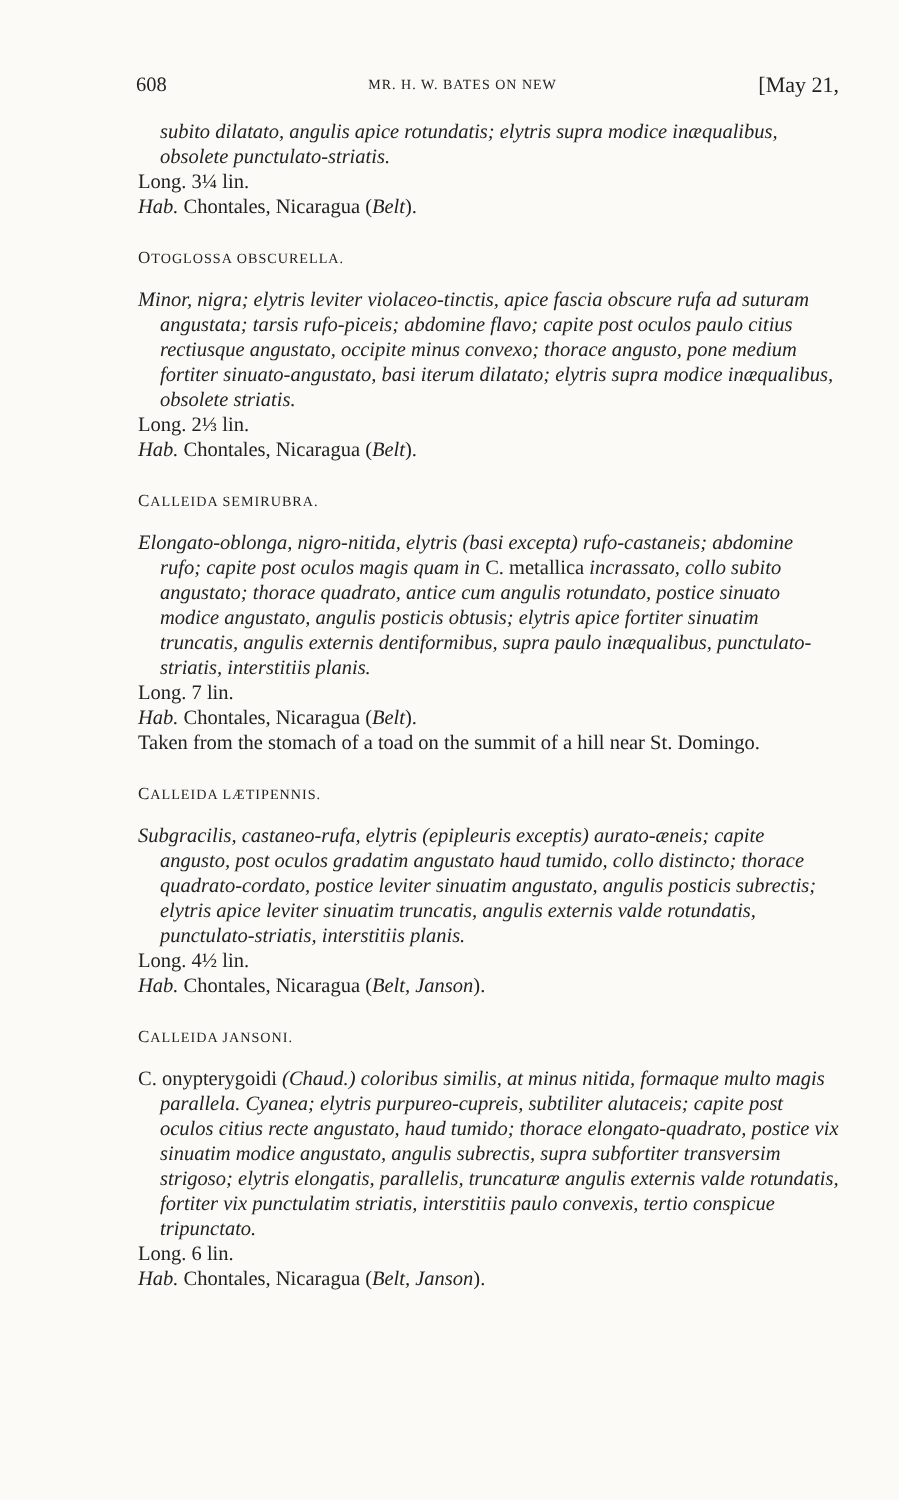608 MR. H. W. BATES ON NEW [May 21,
subito dilatato, angulis apice rotundatis; elytris supra modice inæqualibus, obsolete punctulato-striatis.
Long. 3¼ lin.
Hab. Chontales, Nicaragua (Belt).
OTOGLOSSA OBSCURELLA.
Minor, nigra; elytris leviter violaceo-tinctis, apice fascia obscure rufa ad suturam angustata; tarsis rufo-piceis; abdomine flavo; capite post oculos paulo citius rectiusque angustato, occipite minus convexo; thorace angusto, pone medium fortiter sinuato-angustato, basi iterum dilatato; elytris supra modice inæqualibus, obsolete striatis.
Long. 2⅓ lin.
Hab. Chontales, Nicaragua (Belt).
CALLEIDA SEMIRUBRA.
Elongato-oblonga, nigro-nitida, elytris (basi excepta) rufo-castaneis; abdomine rufo; capite post oculos magis quam in C. metallica incrassato, collo subito angustato; thorace quadrato, antice cum angulis rotundato, postice sinuato modice angustato, angulis posticis obtusis; elytris apice fortiter sinuatim truncatis, angulis externis dentiformibus, supra paulo inæqualibus, punctulato-striatis, interstitiis planis.
Long. 7 lin.
Hab. Chontales, Nicaragua (Belt).
Taken from the stomach of a toad on the summit of a hill near St. Domingo.
CALLEIDA LÆTIPENNIS.
Subgracilis, castaneo-rufa, elytris (epipleuris exceptis) aurato-æneis; capite angusto, post oculos gradatim angustato haud tumido, collo distincto; thorace quadrato-cordato, postice leviter sinuatim angustato, angulis posticis subrectis; elytris apice leviter sinuatim truncatis, angulis externis valde rotundatis, punctulato-striatis, interstitiis planis.
Long. 4½ lin.
Hab. Chontales, Nicaragua (Belt, Janson).
CALLEIDA JANSONI.
C. onypterygoidi (Chaud.) coloribus similis, at minus nitida, formaque multo magis parallela. Cyanea; elytris purpureo-cupreis, subtiliter alutaceis; capite post oculos citius recte angustato, haud tumido; thorace elongato-quadrato, postice vix sinuatim modice angustato, angulis subrectis, supra subfortiter transversim strigoso; elytris elongatis, parallelis, truncaturæ angulis externis valde rotundatis, fortiter vix punctulatim striatis, interstitiis paulo convexis, tertio conspicue tripunctato.
Long. 6 lin.
Hab. Chontales, Nicaragua (Belt, Janson).